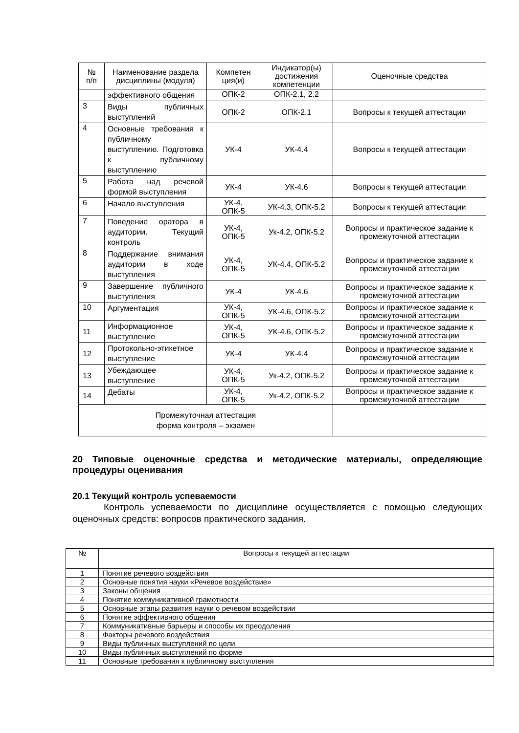| № п/п | Наименование раздела дисциплины (модуля) | Компетен ция(и) | Индикатор(ы) достижения компетенции | Оценочные средства |
| --- | --- | --- | --- | --- |
| | эффективного общения | ОПК-2 | ОПК-2.1, 2.2 | |
| 3 | Виды публичных выступлений | ОПК-2 | ОПК-2.1 | Вопросы к текущей аттестации |
| 4 | Основные требования к публичному выступлению. Подготовка к публичному выступлению | УК-4 | УК-4.4 | Вопросы к текущей аттестации |
| 5 | Работа над речевой формой выступления | УК-4 | УК-4.6 | Вопросы к текущей аттестации |
| 6 | Начало выступления | УК-4, ОПК-5 | УК-4.3, ОПК-5.2 | Вопросы к текущей аттестации |
| 7 | Поведение оратора в аудитории. Текущий контроль | УК-4, ОПК-5 | Ук-4.2, ОПК-5.2 | Вопросы и практическое задание к промежуточной аттестации |
| 8 | Поддержание внимания аудитории в ходе выступления | УК-4, ОПК-5 | УК-4.4, ОПК-5.2 | Вопросы и практическое задание к промежуточной аттестации |
| 9 | Завершение публичного выступления | УК-4 | УК-4.6 | Вопросы и практическое задание к промежуточной аттестации |
| 10 | Аргументация | УК-4, ОПК-5 | УК-4.6, ОПК-5.2 | Вопросы и практическое задание к промежуточной аттестации |
| 11 | Информационное выступление | УК-4, ОПК-5 | УК-4.6, ОПК-5.2 | Вопросы и практическое задание к промежуточной аттестации |
| 12 | Протокольно-этикетное выступление | УК-4 | УК-4.4 | Вопросы и практическое задание к промежуточной аттестации |
| 13 | Убеждающее выступление | УК-4, ОПК-5 | Ук-4.2, ОПК-5.2 | Вопросы и практическое задание к промежуточной аттестации |
| 14 | Дебаты | УК-4, ОПК-5 | Ук-4.2, ОПК-5.2 | Вопросы и практическое задание к промежуточной аттестации |
| Промежуточная аттестация форма контроля – экзамен | | | | |
20 Типовые оценочные средства и методические материалы, определяющие процедуры оценивания
20.1 Текущий контроль успеваемости
Контроль успеваемости по дисциплине осуществляется с помощью следующих оценочных средств: вопросов практического задания.
| № | Вопросы к текущей аттестации |
| --- | --- |
| 1 | Понятие речевого воздействия |
| 2 | Основные понятия науки «Речевое воздействие» |
| 3 | Законы общения |
| 4 | Понятие коммуникативной грамотности |
| 5 | Основные этапы развития науки о речевом воздействии |
| 6 | Понятие эффективного общения |
| 7 | Коммуникативные барьеры и способы их преодоления |
| 8 | Факторы речевого воздействия |
| 9 | Виды публичных выступлений по цели |
| 10 | Виды публичных выступлений по форме |
| 11 | Основные требования к публичному выступления |